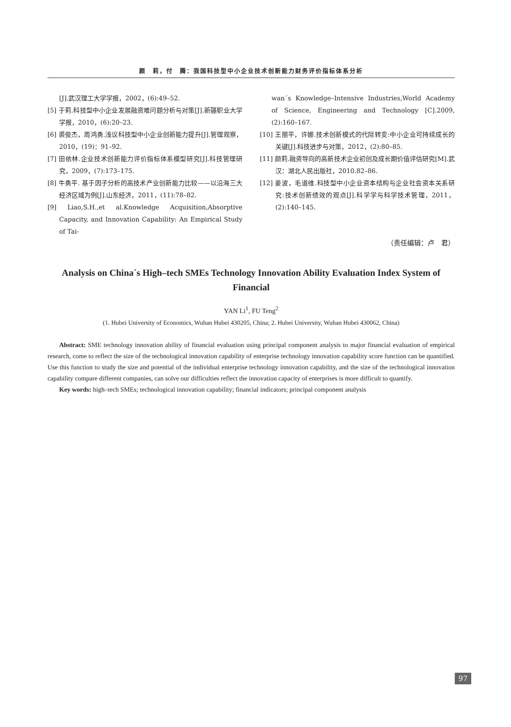颜　莉，付　腾：我国科技型中小企业技术创新能力财务评价指标体系分析
[J].武汉理工大学学报，2002，(6):49–52.
[5] 于莉.科技型中小企业发展融资难问题分析与对策[J].新疆职业大学学报，2010，(6):20–23.
[6] 裘俊杰，周鸿勇.浅议科技型中小企业创新能力提升[J].管理观察，2010，(19)：91–92.
[7] 田依林.企业技术创新能力评价指标体系模型研究[J].科技管理研究，2009，(7):173–175.
[8] 牛勇平. 基于因子分析的高技术产业创新能力比较——以沿海三大经济区域为例[J].山东经济，2011，(11):78–82.
[9] Liao,S.H.,et al.Knowledge Acquisition,Absorptive Capacity, and Innovation Capability: An Empirical Study of Tai-
wan´s Knowledge–Intensive Industries,World Academy of Science, Engineering and Technology [C].2009, (2):160–167.
[10] 王丽平，许娜.技术创新模式的代际转变:中小企业可持续成长的关键[J].科技进步与对策，2012，(2):80–85.
[11] 颜莉.融资导向的高新技术企业初创及成长期价值评估研究[M].武汉：湖北人民出版社，2010.82–86.
[12] 姜波，毛道维.科技型中小企业资本结构与企业社会资本关系研究:技术创新绩效的观点[J].科学学与科学技术管理，2011，(2):140–145.
（责任编辑：卢　君）
Analysis on China´s High–tech SMEs Technology Innovation Ability Evaluation Index System of Financial
YAN Li<sup>1</sup>, FU Teng<sup>2</sup>
(1. Hubei University of Economics, Wuhan Hubei 430205, China; 2. Hubei University, Wuhan Hubei 430062, China)
Abstract: SME technology innovation ability of financial evaluation using principal component analysis to major financial evaluation of empirical research, come to reflect the size of the technological innovation capability of enterprise technology innovation capability score function can be quantified. Use this function to study the size and potential of the individual enterprise technology innovation capability, and the size of the technological innovation capability compare different companies, can solve our difficulties reflect the innovation capacity of enterprises is more difficult to quantify.
Key words: high–tech SMEs; technological innovation capability; financial indicators; principal component analysis
97